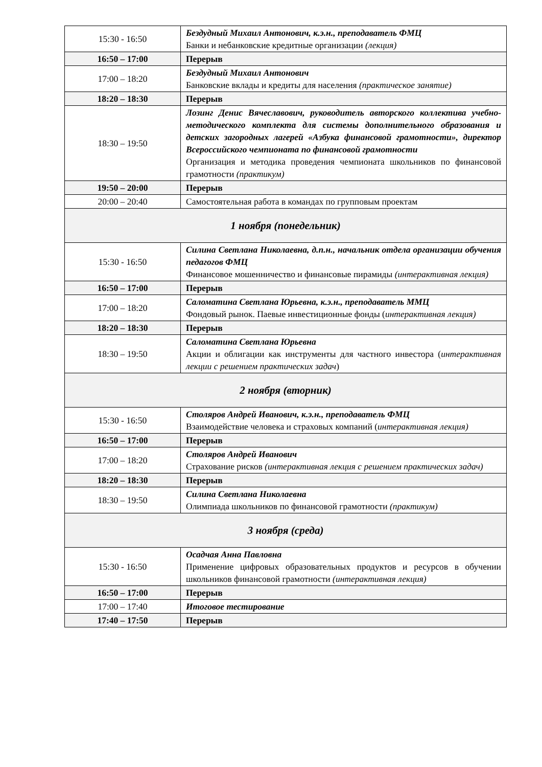| 15:30 - 16:50 | Бездудный Михаил Антонович, к.э.н., преподаватель ФМЦ Банки и небанковские кредитные организации (лекция) |
| 16:50 – 17:00 | Перерыв |
| 17:00 – 18:20 | Бездудный Михаил Антонович Банковские вклады и кредиты для населения (практическое занятие) |
| 18:20 – 18:30 | Перерыв |
| 18:30 – 19:50 | Лозинг Денис Вячеславович, руководитель авторского коллектива учебно-методического комплекта для системы дополнительного образования и детских загородных лагерей «Азбука финансовой грамотности», директор Всероссийского чемпионата по финансовой грамотности Организация и методика проведения чемпионата школьников по финансовой грамотности (практикум) |
| 19:50 – 20:00 | Перерыв |
| 20:00 – 20:40 | Самостоятельная работа в командах по групповым проектам |
| 1 ноября (понедельник) | |
| 15:30 - 16:50 | Силина Светлана Николаевна, д.п.н., начальник отдела организации обучения педагогов ФМЦ Финансовое мошенничество и финансовые пирамиды (интерактивная лекция) |
| 16:50 – 17:00 | Перерыв |
| 17:00 – 18:20 | Саломатина Светлана Юрьевна, к.э.н., преподаватель ММЦ Фондовый рынок. Паевые инвестиционные фонды ( интерактивная лекция) |
| 18:20 – 18:30 | Перерыв |
| 18:30 – 19:50 | Саломатина Светлана Юрьевна Акции и облигации как инструменты для частного инвестора ( интерактивная лекции с решением практических задач ) |
| 2 ноября (вторник) | |
| 15:30 - 16:50 | Столяров Андрей Иванович, к.э.н., преподаватель ФМЦ Взаимодействие человека и страховых компаний ( интерактивная лекция) |
| 16:50 – 17:00 | Перерыв |
| 17:00 – 18:20 | Столяров Андрей Иванович Страхование рисков (интерактивная лекция с решением практических задач) |
| 18:20 – 18:30 | Перерыв |
| 18:30 – 19:50 | Силина Светлана Николаевна Олимпиада школьников по финансовой грамотности (практикум) |
| 3 ноября (среда) | |
| 15:30 - 16:50 | Осадчая Анна Павловна Применение цифровых образовательных продуктов и ресурсов в обучении школьников финансовой грамотности (интерактивная лекция) |
| 16:50 – 17:00 | Перерыв |
| 17:00 – 17:40 | Итоговое тестирование |
| 17:40 – 17:50 | Перерыв |